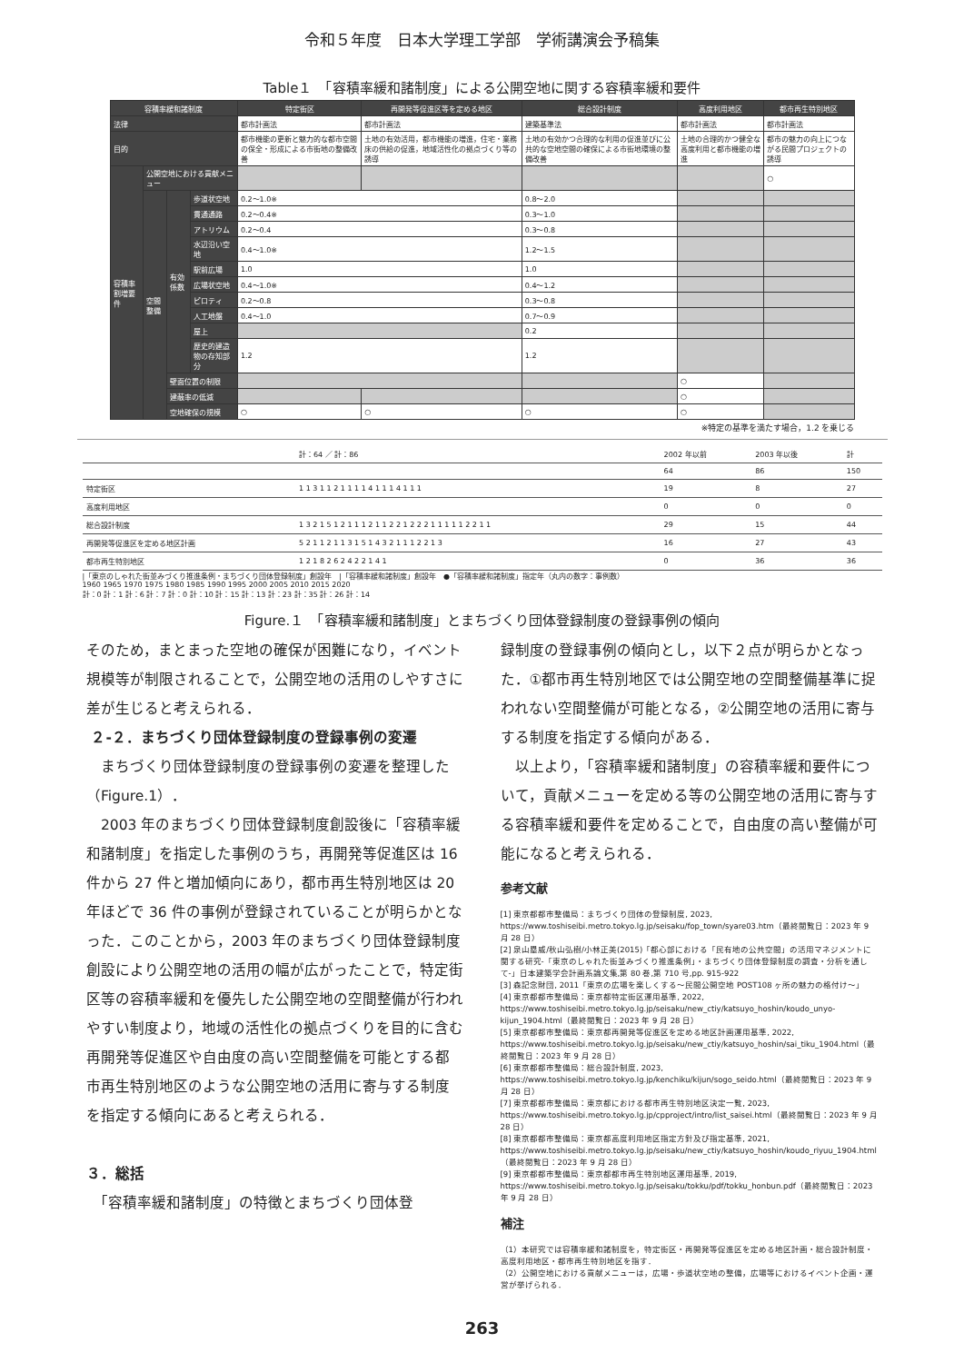令和５年度　日本大学理工学部　学術講演会予稿集
Table１　「容積率緩和諸制度」による公開空地に関する容積率緩和要件
| 容積率緩和諸制度 | | | | 特定街区 | 再開発等促進区等を定める地区 | 総合設計制度 | 高度利用地区 | 都市再生特別地区 |
| --- | --- | --- | --- | --- | --- | --- | --- | --- |
| 法律 | | | | 都市計画法 | 都市計画法 | 建築基準法 | 都市計画法 | 都市計画法 |
| 目的 | | | | 都市機能の更新と魅力的な都市空間の保全・形成による市街地の整備改善 | 土地の有効活用，都市機能の増進，住宅・業務床の供給の促進，地域活性化の拠点づくり等の誘導 | 土地の有効かつ合理的な利用の促進並びに公共的な空地空間の確保による市街地環境の整備改善 | 土地の合理的かつ健全な高度利用と都市機能の増進 | 都市の魅力の向上につながる民間プロジェクトの誘導 |
| 容積率割増要件 | 公開空地における貢献メニュー | | | | | | | ○ |
| | 空間整備 | 有効係数 | 歩道状空地 | 0.2～1.0※ | | 0.8～2.0 | | |
| | | | 貫通通路 | 0.2～0.4※ | | 0.3～1.0 | | |
| | | | アトリウム | 0.2～0.4 | | 0.3～0.8 | | |
| | | | 水辺沿い空地 | 0.4～1.0※ | | 1.2～1.5 | | |
| | | | 駅前広場 | 1.0 | | 1.0 | | |
| | | | 広場状空地 | 0.4～1.0※ | | 0.4～1.2 | | |
| | | | ピロティ | 0.2～0.8 | | 0.3～0.8 | | |
| | | | 人工地盤 | 0.4～1.0 | | 0.7～0.9 | | |
| | | | 屋上 | | | 0.2 | | |
| | | | 歴史的建造物の存知部分 | 1.2 | | 1.2 | | |
| | | 壁面位置の制限 | | | | | ○ | |
| | | 建蔽率の低減 | | | | | ○ | |
| | | 空地確保の規模 | | ○ | ○ | ○ | ○ | |
※特定の基準を満たす場合，1.2 を乗じる
| | 計：64 ／ 計：86 | 2002 年以前 | 2003 年以後 | 計 |
| | | 64 | 86 | 150 |
| 特定街区 | 1 1 3 1 1 2 1 1 1 1 4 1 1 1 4 1 1 1 | 19 | 8 | 27 |
| 高度利用地区 | | 0 | 0 | 0 |
| 総合設計制度 | 1 3 2 1 5 1 2 1 1 1 2 1 1 2 2 1 2 2 2 1 1 1 1 1 2 2 1 1 | 29 | 15 | 44 |
| 再開発等促進区を定める地区計画 | 5 2 1 1 2 1 1 3 1 5 1 4 3 2 1 1 1 2 2 1 3 | 16 | 27 | 43 |
| 都市再生特別地区 | 1 2 1 8 2 6 2 4 2 2 1 4 1 | 0 | 36 | 36 |
|「東京のしゃれた街並みづくり推進条例・まちづくり団体登録制度」創設年　|「容積率緩和諸制度」創設年　●「容積率緩和諸制度」指定年（丸内の数字：事例数）
1960 1965 1970 1975 1980 1985 1990 1995 2000 2005 2010 2015 2020
計：0 計：1 計：6 計：7 計：0 計：10 計：15 計：13 計：23 計：35 計：26 計：14
Figure.１　「容積率緩和諸制度」とまちづくり団体登録制度の登録事例の傾向
そのため，まとまった空地の確保が困難になり，イベント規模等が制限されることで，公開空地の活用のしやすさに差が生じると考えられる．
２-２．まちづくり団体登録制度の登録事例の変遷
　まちづくり団体登録制度の登録事例の変遷を整理した（Figure.1）．
　2003 年のまちづくり団体登録制度創設後に「容積率緩和諸制度」を指定した事例のうち，再開発等促進区は 16 件から 27 件と増加傾向にあり，都市再生特別地区は 20 年ほどで 36 件の事例が登録されていることが明らかとなった．このことから，2003 年のまちづくり団体登録制度創設により公開空地の活用の幅が広がったことで，特定街区等の容積率緩和を優先した公開空地の空間整備が行われやすい制度より，地域の活性化の拠点づくりを目的に含む再開発等促進区や自由度の高い空間整備を可能とする都市再生特別地区のような公開空地の活用に寄与する制度を指定する傾向にあると考えられる．
３．総括
　「容積率緩和諸制度」の特徴とまちづくり団体登
録制度の登録事例の傾向とし，以下２点が明らかとなった．①都市再生特別地区では公開空地の空間整備基準に捉われない空間整備が可能となる，②公開空地の活用に寄与する制度を指定する傾向がある．
　以上より，「容積率緩和諸制度」の容積率緩和要件について，貢献メニューを定める等の公開空地の活用に寄与する容積率緩和要件を定めることで，自由度の高い整備が可能になると考えられる．
参考文献
[1] 東京都都市整備局：まちづくり団体の登録制度, 2023, https://www.toshiseibi.metro.tokyo.lg.jp/seisaku/fop_town/syare03.htm（最終閲覧日：2023 年 9 月 28 日）
[2] 泉山塁威/秋山弘樹/小林正美(2015)「都心部における「民有地の公共空間」の活用マネジメントに関する研究-「東京のしゃれた街並みづくり推進条例」・まちづくり団体登録制度の調査・分析を通して-」日本建築学会計画系論文集,第 80 巻,第 710 号,pp. 915-922
[3] 森記念財団, 2011「東京の広場を楽しくする～民間公開空地 POST108 ヶ所の魅力の格付け～」
[4] 東京都都市整備局：東京都特定街区運用基準, 2022, https://www.toshiseibi.metro.tokyo.lg.jp/seisaku/new_ctiy/katsuyo_hoshin/koudo_unyo-kijun_1904.html（最終閲覧日：2023 年 9 月 28 日）
[5] 東京都都市整備局：東京都再開発等促進区を定める地区計画運用基準, 2022, https://www.toshiseibi.metro.tokyo.lg.jp/seisaku/new_ctiy/katsuyo_hoshin/sai_tiku_1904.html（最終閲覧日：2023 年 9 月 28 日）
[6] 東京都都市整備局：総合設計制度, 2023, https://www.toshiseibi.metro.tokyo.lg.jp/kenchiku/kijun/sogo_seido.html（最終閲覧日：2023 年 9 月 28 日）
[7] 東京都都市整備局：東京都における都市再生特別地区決定一覧, 2023, https://www.toshiseibi.metro.tokyo.lg.jp/cpproject/intro/list_saisei.html（最終閲覧日：2023 年 9 月 28 日）
[8] 東京都都市整備局：東京都高度利用地区指定方針及び指定基準, 2021, https://www.toshiseibi.metro.tokyo.lg.jp/seisaku/new_ctiy/katsuyo_hoshin/koudo_riyuu_1904.html（最終閲覧日：2023 年 9 月 28 日）
[9] 東京都都市整備局：東京都都市再生特別地区運用基準, 2019, https://www.toshiseibi.metro.tokyo.lg.jp/seisaku/tokku/pdf/tokku_honbun.pdf（最終閲覧日：2023 年 9 月 28 日）
補注
（1）本研究では容積率緩和諸制度を，特定街区・再開発等促進区を定める地区計画・総合設計制度・高度利用地区・都市再生特別地区を指す．
（2）公開空地における貢献メニューは，広場・歩道状空地の整備，広場等におけるイベント企画・運営が挙げられる．
263